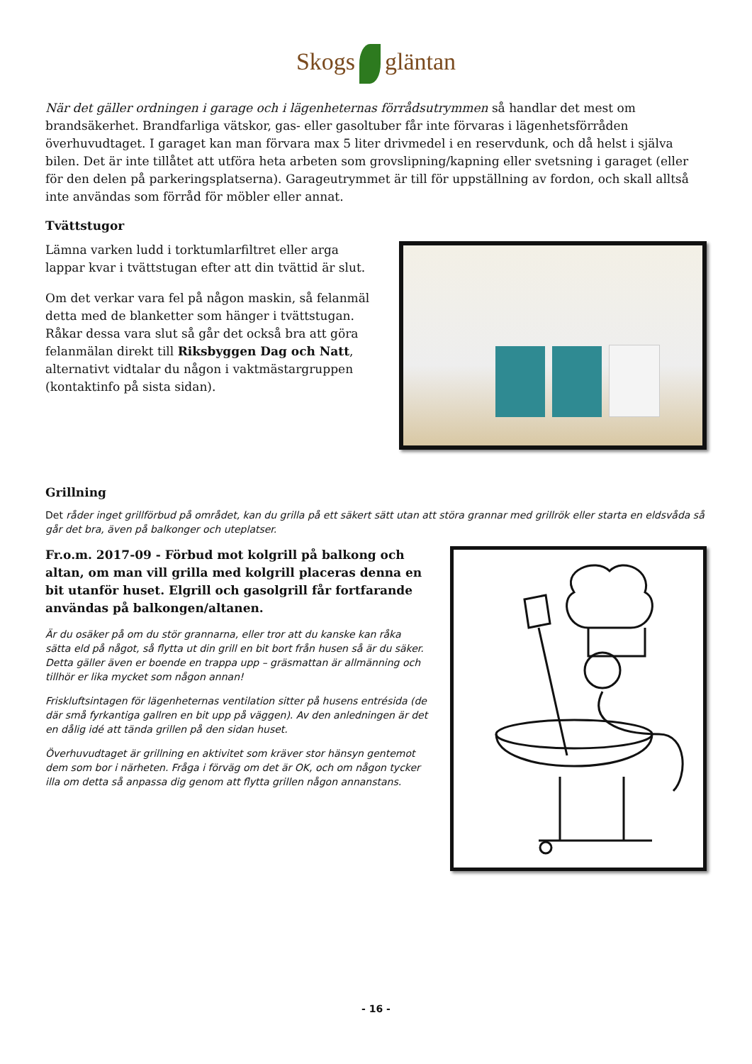Skogs gläntan
När det gäller ordningen i garage och i lägenheternas förrådsutrymmen så handlar det mest om brandsäkerhet. Brandfarliga vätskor, gas- eller gasoltuber får inte förvaras i lägenhetsförråden överhuvudtaget. I garaget kan man förvara max 5 liter drivmedel i en reservdunk, och då helst i själva bilen. Det är inte tillåtet att utföra heta arbeten som grovslipning/kapning eller svetsning i garaget (eller för den delen på parkeringsplatserna). Garageutrymmet är till för uppställning av fordon, och skall alltså inte användas som förråd för möbler eller annat.
Tvättstugor
Lämna varken ludd i torktumlarfiltret eller arga lappar kvar i tvättstugan efter att din tvättid är slut.
Om det verkar vara fel på någon maskin, så felanmäl detta med de blanketter som hänger i tvättstugan. Råkar dessa vara slut så går det också bra att göra felanmälan direkt till Riksbyggen Dag och Natt, alternativt vidtalar du någon i vaktmästargruppen (kontaktinfo på sista sidan).
Grillning
Det råder inget grillförbud på området, kan du grilla på ett säkert sätt utan att störa grannar med grillrök eller starta en eldsvåda så går det bra, även på balkonger och uteplatser.
Fr.o.m. 2017-09 - Förbud mot kolgrill på balkong och altan, om man vill grilla med kolgrill placeras denna en bit utanför huset. Elgrill och gasolgrill får fortfarande användas på balkongen/altanen.
Är du osäker på om du stör grannarna, eller tror att du kanske kan råka sätta eld på något, så flytta ut din grill en bit bort från husen så är du säker. Detta gäller även er boende en trappa upp – gräsmattan är allmänning och tillhör er lika mycket som någon annan!
Friskluftsintagen för lägenheternas ventilation sitter på husens entrésida (de där små fyrkantiga gallren en bit upp på väggen). Av den anledningen är det en dålig idé att tända grillen på den sidan huset.
Överhuvudtaget är grillning en aktivitet som kräver stor hänsyn gentemot dem som bor i närheten. Fråga i förväg om det är OK, och om någon tycker illa om detta så anpassa dig genom att flytta grillen någon annanstans.
- 16 -